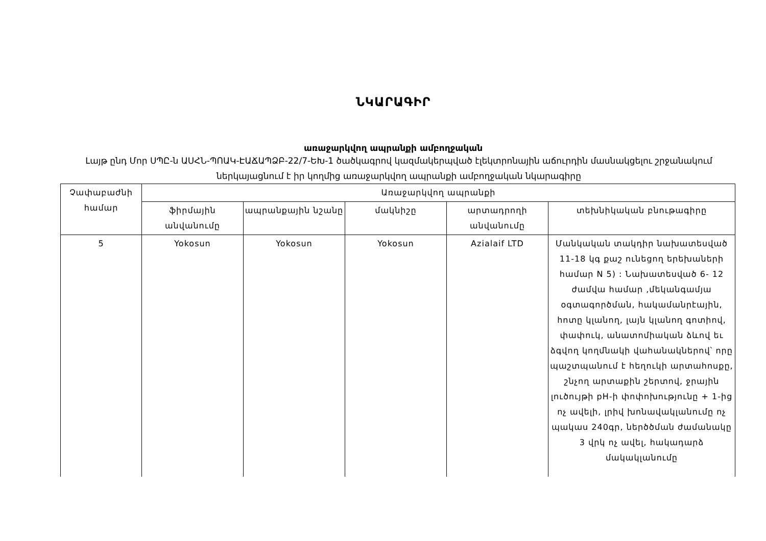ՆԿԱՐԱԳԻՐ
առաջարկվող ապրանքի ամբողջական
Լայթ ընդ Մոր ՍՊԸ-ն ԱՍՀՆ-ՊՈԱԿ-ԷԱՃԱՊՁԲ-22/7-ԵԽ-1 ծածկագրով կազմակերպված էլեկտրոնային աճուրդին մասնակցելու շրջանակում ներկայացնում է իր կողմից առաջարկվող ապրանքի ամբողջական նկարագիրը
| Չափաբաժնի համար | Առաջարկվող ապրանքի | | | | |
| --- | --- | --- | --- | --- | --- |
| | ֆիրմային անվանումը | ապրանքային նշանը | մակնիշը | արտադրողի անվանումը | տեխնիկական բնութագիրը |
| 5 | Yokosun | Yokosun | Yokosun | Azialaif LTD | Մանկական տակդիր նախատեսված 11-18 կգ քաշ ունեցող երեխաների համար N 5) : Նախատեսված 6- 12 ժամվա համար ,մեկանգամյա օգտագործման, հակամանրէային, հոտը կլանող, լայն կլանող գոտիով, փափուկ, անատոմիական ձևով եւ ձգվող կողմնակի վահանակներով՝ որը պաշտպանում է հեղուկի արտահոսքը, շնչող արտաքին շերտով, ջրային լուծույթի pH-ի փոփոխությունը + 1-ից ոչ ավելի, լրիվ խոնավակլանումը ոչ պակաս 240գր, ներծծման ժամանակը 3 վրկ ոչ ավել, հակադարձ մակակլանումը |